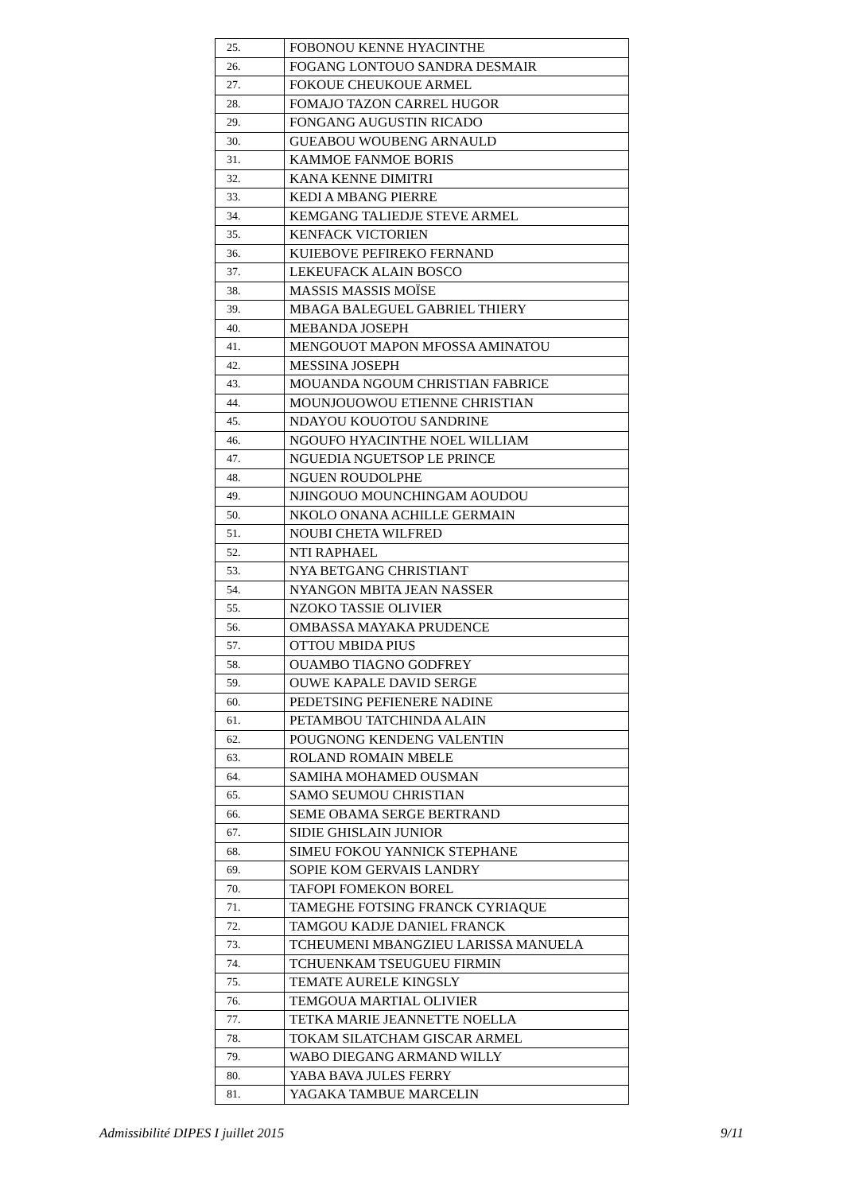| 25. | FOBONOU KENNE HYACINTHE |
| 26. | FOGANG LONTOUO SANDRA DESMAIR |
| 27. | FOKOUE CHEUKOUE ARMEL |
| 28. | FOMAJO TAZON CARREL HUGOR |
| 29. | FONGANG AUGUSTIN RICADO |
| 30. | GUEABOU WOUBENG ARNAULD |
| 31. | KAMMOE FANMOE BORIS |
| 32. | KANA KENNE DIMITRI |
| 33. | KEDI A MBANG PIERRE |
| 34. | KEMGANG TALIEDJE STEVE ARMEL |
| 35. | KENFACK VICTORIEN |
| 36. | KUIEBOVE PEFIREKO FERNAND |
| 37. | LEKEUFACK ALAIN BOSCO |
| 38. | MASSIS MASSIS MOÏSE |
| 39. | MBAGA BALEGUEL GABRIEL THIERY |
| 40. | MEBANDA JOSEPH |
| 41. | MENGOUOT MAPON MFOSSA AMINATOU |
| 42. | MESSINA JOSEPH |
| 43. | MOUANDA NGOUM CHRISTIAN FABRICE |
| 44. | MOUNJOUOWOU ETIENNE CHRISTIAN |
| 45. | NDAYOU KOUOTOU SANDRINE |
| 46. | NGOUFO HYACINTHE NOEL WILLIAM |
| 47. | NGUEDIA NGUETSOP LE PRINCE |
| 48. | NGUEN ROUDOLPHE |
| 49. | NJINGOUO MOUNCHINGAM AOUDOU |
| 50. | NKOLO ONANA ACHILLE GERMAIN |
| 51. | NOUBI CHETA WILFRED |
| 52. | NTI RAPHAEL |
| 53. | NYA BETGANG CHRISTIANT |
| 54. | NYANGON MBITA JEAN NASSER |
| 55. | NZOKO TASSIE OLIVIER |
| 56. | OMBASSA MAYAKA PRUDENCE |
| 57. | OTTOU MBIDA PIUS |
| 58. | OUAMBO TIAGNO GODFREY |
| 59. | OUWE KAPALE DAVID SERGE |
| 60. | PEDETSING PEFIENERE NADINE |
| 61. | PETAMBOU TATCHINDA ALAIN |
| 62. | POUGNONG KENDENG VALENTIN |
| 63. | ROLAND ROMAIN MBELE |
| 64. | SAMIHA MOHAMED OUSMAN |
| 65. | SAMO SEUMOU CHRISTIAN |
| 66. | SEME OBAMA SERGE BERTRAND |
| 67. | SIDIE GHISLAIN JUNIOR |
| 68. | SIMEU FOKOU YANNICK STEPHANE |
| 69. | SOPIE KOM GERVAIS LANDRY |
| 70. | TAFOPI FOMEKON BOREL |
| 71. | TAMEGHE FOTSING FRANCK CYRIAQUE |
| 72. | TAMGOU KADJE DANIEL FRANCK |
| 73. | TCHEUMENI MBANGZIEU LARISSA MANUELA |
| 74. | TCHUENKAM TSEUGUEU FIRMIN |
| 75. | TEMATE AURELE KINGSLY |
| 76. | TEMGOUA MARTIAL OLIVIER |
| 77. | TETKA MARIE JEANNETTE NOELLA |
| 78. | TOKAM SILATCHAM GISCAR ARMEL |
| 79. | WABO DIEGANG ARMAND WILLY |
| 80. | YABA BAVA JULES FERRY |
| 81. | YAGAKA TAMBUE MARCELIN |
Admissibilité DIPES I juillet 2015 9/11